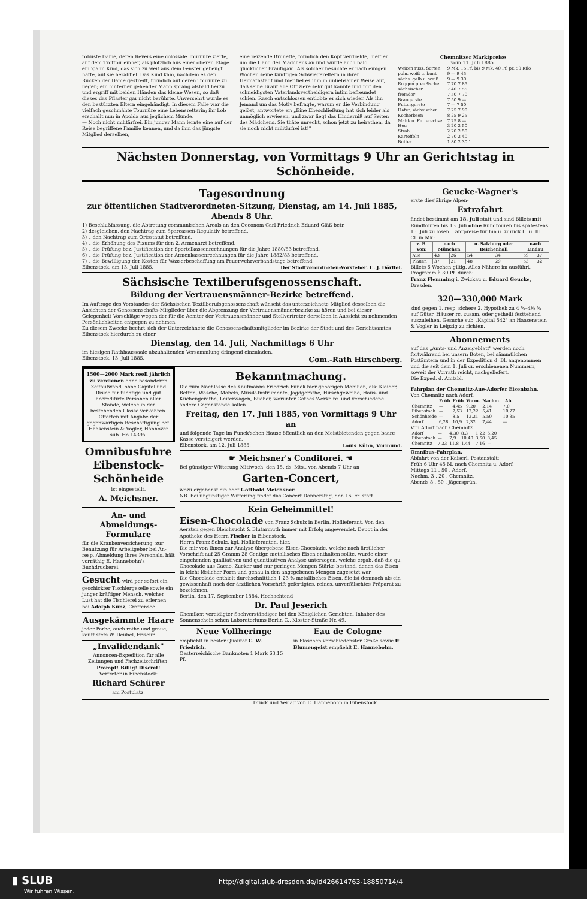robuste Dame, deren Revers eine colossale Tournüre zierte, auf dem Trottoir einher, als plötzlich aus einer oberen Etage ein 2jähr. Kind, das sich zu weit aus dem Fenster gebeugt hatte, auf sie herabfiel. Das Kind kam, nachdem es den Rücken der Dame gestreift, förmlich auf deren Tournüre zu liegen; ein hinterher gehender Mann sprang alsbald herzu und ergriff mit beiden Händen das kleine Wesen, so daß dieses das Pflaster gar nicht berührte. Unversehrt wurde es den bestürzten Eltern eingehändigt. In diesem Falle war die vielfach geschmähte Tournüre eine Lebensretterin; ihr Lob erschallt nun in Apolda aus jeglichem Munde.
— Noch nicht militärfrei. Ein junger Mann lernte eine auf der Reise begriffene Familie kennen, und da ihm das jüngste Mitglied derselben,
eine reizende Brünette, förmlich den Kopf verdrehte, hielt er um die Hand des Mädchens an und wurde auch bald glücklicher Bräutigam. Als solcher besuchte er nach einigen Wochen seine künftigen Schwiegereltern in ihrer Heimathstadt und hier fiel es ihm in unliebsamer Weise auf, daß seine Braut alle Offiziere sehr gut kannte und mit den schneidigsten Vaterlandsvertheidigern intim befreundet schien. Rasch entschlossen entlobte er sich wieder. Als ihn Jemand um das Motiv befragte, warum er die Verbindung gelöst, antwortete er: „Eine Eheschließung hat sich leider als unmöglich erwiesen, und zwar liegt das Hinderniß auf Seiten des Mädchens. Sie thäte unrecht, schon jetzt zu heirathen, da sie noch nicht militärfrei ist!"
Chemnitzer Marktpreise
vom 11. Juli 1885.
| Weizen russ. Sorten | 9 Mk. 15 Pf. bis 9 Mk. 40 Pf. pr. 50 Kilo |
| poln. weiß u. bunt | 9 — 9 45 |
| sächs. gelb u. weiß | 9 — 9 30 |
| Roggen preußischer | 7 70 7 85 |
| sächsischer | 7 40 7 55 |
| fremder | 7 50 7 70 |
| Braugerste | 7 50 9 — |
| Futtergerste | 7 — 7 50 |
| Hafer, sächsischer | 7 25 7 90 |
| Kocherbsen | 8 25 9 25 |
| Mahl- u. Futtererbsen | 7 25 8 — |
| Heu | 3 20 3 50 |
| Stroh | 2 20 2 50 |
| Kartoffeln | 2 70 3 40 |
| Butter | 1 80 2 30 1 |
Nächsten Donnerstag, von Vormittags 9 Uhr an Gerichtstag in Schönheide.
Tagesordnung
zur öffentlichen Stadtverordneten-Sitzung, Dienstag, am 14. Juli 1885, Abends 8 Uhr.
1) Beschlußfassung, die Abtretung communischen Areals an den Oeconom Carl Friedrich Eduard Gläß betr.
2) desgleichen, den Nachtrag zum Sparcassen-Regulativ betreffend.
3) „ den Nachtrag zum Ortsstatut betreffend.
4) „ die Erhöhung des Fixums für den 2. Armenarzt betreffend.
5) „ die Prüfung bez. Justification der Sportelkassenrechnungen für die Jahre 1880/83 betreffend.
6) „ die Prüfung bez. Justification der Armenkassenrechnungen für die Jahre 1882/83 betreffend.
7) „ die Bewilligung der Kosten für Wasserbeschaffung am Feuerwehrverbandstage betreffend.
Eibenstock, am 13. Juli 1885. Der Stadtverordneten-Vorsteher. C. J. Dörffel.
Sächsische Textilberufsgenossenschaft.
Bildung der Vertrauensmänner-Bezirke betreffend.
Im Auftrage des Vorstandes der Sächsischen Textilberufsgenossenschaft wünscht das unterzeichnete Mitglied desselben die Ansichten der Genossenschafts-Mitglieder über die Abgrenzung der Vertrauensmännerbezirke zu hören und bei dieser Gelegenheit Vorschläge wegen der für die Aemter der Vertrauensmänner und Stellvertreter derselben in Aussicht zu nehmenden Persönlichkeiten entgegen zu nehmen.
Zu diesem Zwecke beehrt sich der Unterzeichnete die Genossenschaftsmitglieder im Bezirke der Stadt und des Gerichtsamtes Eibenstock hierdurch zu einer
Dienstag, den 14. Juli, Nachmittags 6 Uhr
im hiesigen Rathhaussaale abzuhaltenden Versammlung dringend einzuladen.
Eibenstock, 13. Juli 1885. Com.-Rath Hirschberg.
1500—2000 Mark reell jährlich zu verdienen ohne besonderen Zeitaufwand, ohne Capital und Risico für tüchtige und gut accreditirte Personen aller Stände, welche in der bestehenden Classe verkehren. Offerten mit Angabe der gegenwärtigen Beschäftigung bef. Haasenstein & Vogler, Hannover sub. Ho 1439a.
Omnibusfuhre Eibenstock-Schönheide
ist eingestellt.
A. Meichsner.
An- und Abmeldungs-Formulare
für die Krankenversicherung, zur Benutzung für Arbeitgeber bei An- resp. Abmeldung ihres Personals, hält vorräthig E. Hannebohn's Buchdruckerei.
Gesucht wird per sofort ein geschickter Tischlergeselle sowie ein junger kräftiger Mensch, welcher Lust hat die Tischlerei zu erlernen, bei Adolph Kunz, Crottensee.
Ausgekämmte Haare
jeder Farbe, auch rothe und graue, kauft stets W. Deubel, Friseur.
„Invalidendank"
Annoncen-Expedition für alle Zeitungen und Fachzeitschriften.
Prompt! Billig! Discret!
Vertreter in Eibenstock:
Richard Schürer
am Postplatz.
Bekanntmachung.
Die zum Nachlasse des Kaufmanns Friedrich Funck hier gehörigen Mobilien, als: Kleider, Betten, Wäsche, Möbels, Musik-Instrumente, Jagdgeräthe, Hirschgeweihe, Haus- und Küchengeräthe, Leiterwagen, Bücher, worunter Göthes Werke rc. und verschiedene andere Gegenstände sollen
Freitag, den 17. Juli 1885, von Vormittags 9 Uhr an
und folgende Tage im Funck'schen Hause öffentlich an den Meistbietenden gegen baare Kasse versteigert werden.
Eibenstock, am 12. Juli 1885. Louis Kühn, Vormund.
☛ Meichsner's Conditorei. ☚
Bei günstiger Witterung Mittwoch, den 15. ds. Mts., von Abends 7 Uhr an
Garten-Concert,
wozu ergebenst einladet Gotthold Meichsner.
NB. Bei ungünstiger Witterung findet das Concert Donnerstag, den 16. cr. statt.
Kein Geheimmittel!
Eisen-Chocolade von Franz Schulz in Berlin, Hoflieferant. Von den Aerzten gegen Bleichsucht & Blutarmuth immer mit Erfolg angewendet. Depot in der Apotheke des Herrn Fischer in Eibenstock.
Herrn Franz Schulz, kgl. Hoflieferanten, hier.
Die mir von Ihnen zur Analyse übergebene Eisen-Chocolade, welche nach ärztlicher Vorschrift auf 25 Gramm 28 Centigr. metallisches Eisen enthalten sollte, wurde einer eingehenden qualitativen und quantitativen Analyse unterzogen, welche ergab, daß die qu. Chocolade aus Cacao, Zucker und nur geringen Mengen Stärke bestand, denen das Eisen in leicht löslicher Form und genau in den angegebenen Mengen zugesetzt war.
Die Chocolade enthielt durchschnittlich 1,23 % metallisches Eisen. Sie ist demnach als ein gewissenhaft nach der ärztlichen Vorschrift gefertigtes, reines, unverfälschtes Präparat zu bezeichnen.
Berlin, den 17. September 1884. Hochachtend
Dr. Paul Jeserich
Chemiker, vereidigter Sachverständiger bei den Königlichen Gerichten, Inhaber des Sonnenschein'schen Laboratoriums Berlin C., Kloster-Straße Nr. 49.
Neue Vollheringe
empfiehlt in bester Qualität C. W. Friedrich.
Oesterreichische Banknoten 1 Mark 63,15 Pf.
Eau de Cologne
in Flaschen verschiedenster Größe sowie ff Blumengeist empfiehlt E. Hannebohn.
Geucke-Wagner's
erste diesjährige Alpen-
Extrafahrt
findet bestimmt am 18. Juli statt und sind Billets mit Rundtouren bis 13. Juli ohne Rundtouren bis spätestens 15. Juli zu lösen. Fahrpreise für hin u. zurück II. u. III. Cl. in Mk.:
| z. B. von: | nach München | | n. Salzburg oder Reichenhall | | nach Lindau | |
| --- | --- | --- | --- | --- | --- | --- |
| Aue | 43 | 26 | 54 | 34 | 59 | 37 |
| Plauen | 37 | 21 | 48 | 29 | 53 | 32 |
Billets 6 Wochen giltig. Alles Nähere im ausführl. Programm à 30 Pf. durch:
Franz Flemming i. Zwickau u. Eduard Geucke, Dresden.
320—330,000 Mark
sind gegen 1. resp. sichere 2. Hypothek zu 4 %–4½ % auf Güter, Häuser rc. zusam. oder getheilt festtehend auszuleihen. Gesuche sub „Kapital 542" an Haasenstein & Vogler in Leipzig zu richten.
Abonnements
auf das „Amts- und Anzeigeblatt" werden noch fortwährend bei unsern Boten, bei sämmtlichen Postämtern und in der Expedition d. Bl. angenommen und die seit dem 1. Juli cr. erschienenen Nummern, soweit der Vorrath reicht, nachgeliefert.
Die Exped. d. Amtsbl.
Fahrplan der Chemnitz-Aue-Adorfer Eisenbahn.
Von Chemnitz nach Adorf.
| | Früh | Früh | Vorm. | Nachm. | Ab. |
| --- | --- | --- | --- | --- | --- |
| Chemnitz | — | 4,45 | 9,20 | 2,14 | 7,0 |
| Eibenstock | — | 7,53 | 12,22 | 5,41 | 10,27 |
| Schönheide | — | 8,5 | 12,31 | 5,50 | 10,35 |
| Adorf | 6,28 | 10,9 | 2,32 | 7,44 | — |
Von Adorf nach Chemnitz.
| Adorf | — | 4,30 | 8,3 | 1,22 | 6,20 |
| Eibenstock | — | 7,9 | 10,40 | 3,50 | 8,45 |
| Chemnitz | 7,33 | 11,8 | 1,44 | 7,16 | — |
Omnibus-Fahrplan.
Abfahrt von der Kaiserl. Postanstalt:
Früh 6 Uhr 45 M. nach Chemnitz u. Adorf.
Mittags 11 . 50 . Adorf.
Nachm. 3 . 20 . Chemnitz.
Abends 8 . 50 . Jägersgrün.
Druck und Verlag von E. Hannebohn in Eibenstock.
▮ SLUB
Wir führen Wissen.
http://digital.slub-dresden.de/id426614763-18850714/4